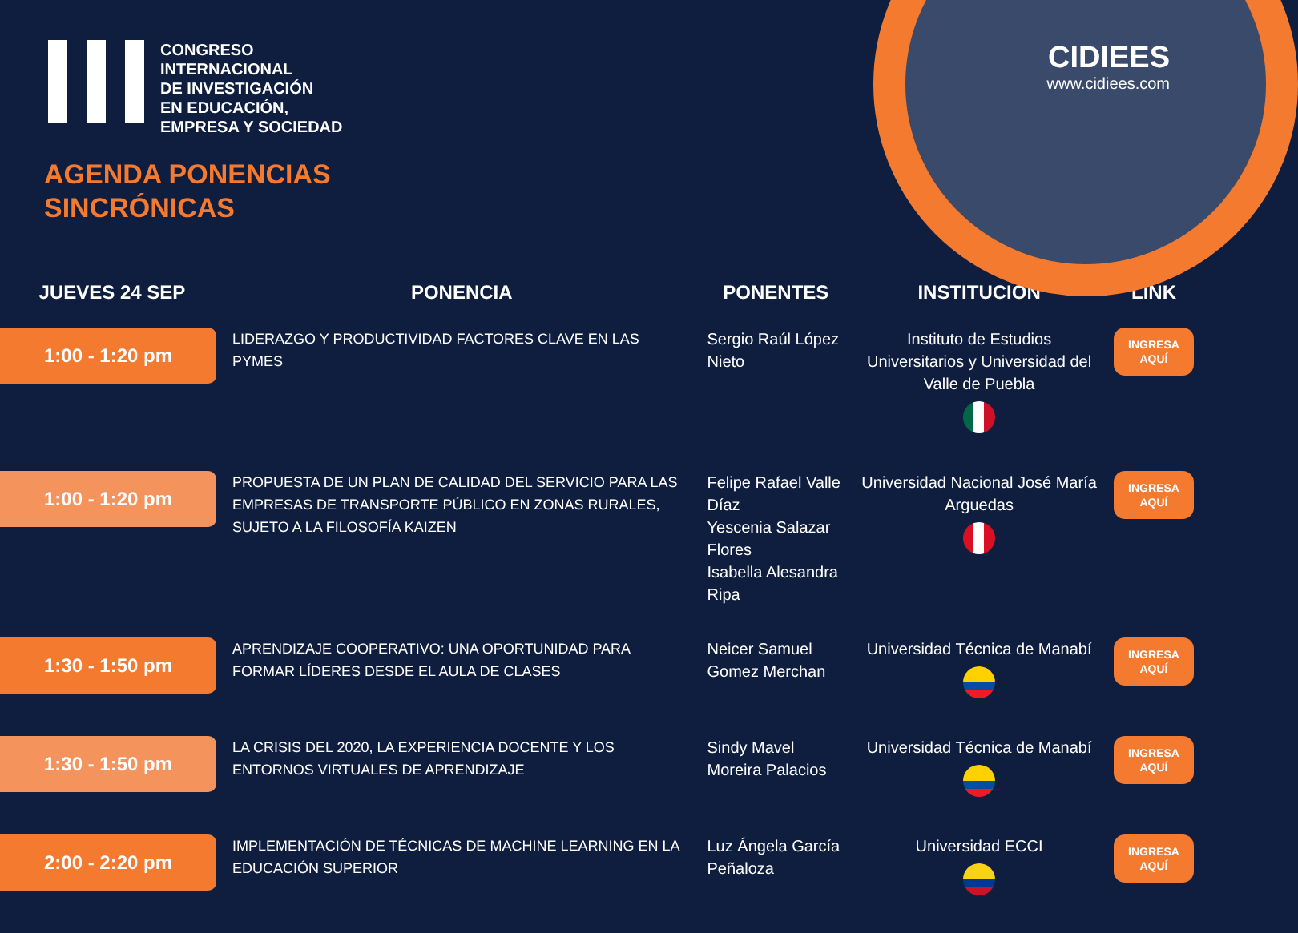CIDIEES
www.cidiees.com
CONGRESO
INTERNACIONAL
DE INVESTIGACIÓN
EN EDUCACIÓN,
EMPRESA Y SOCIEDAD
AGENDA PONENCIAS
SINCRÓNICAS
| JUEVES 24 SEP | PONENCIA | PONENTES | INSTITUCIÓN | LINK |
| --- | --- | --- | --- | --- |
| 1:00 - 1:20 pm | LIDERAZGO Y PRODUCTIVIDAD FACTORES CLAVE EN LAS PYMES | Sergio Raúl López Nieto | Instituto de Estudios Universitarios y Universidad del Valle de Puebla | INGRESA AQUÍ |
| 1:00 - 1:20 pm | PROPUESTA DE UN PLAN DE CALIDAD DEL SERVICIO PARA LAS EMPRESAS DE TRANSPORTE PÚBLICO EN ZONAS RURALES, SUJETO A LA FILOSOFÍA KAIZEN | Felipe Rafael Valle Díaz Yescenia Salazar Flores Isabella Alesandra Ripa | Universidad Nacional José María Arguedas | INGRESA AQUÍ |
| 1:30 - 1:50 pm | APRENDIZAJE COOPERATIVO: UNA OPORTUNIDAD PARA FORMAR LÍDERES DESDE EL AULA DE CLASES | Neicer Samuel Gomez Merchan | Universidad Técnica de Manabí | INGRESA AQUÍ |
| 1:30 - 1:50 pm | LA CRISIS DEL 2020, LA EXPERIENCIA DOCENTE Y LOS ENTORNOS VIRTUALES DE APRENDIZAJE | Sindy Mavel Moreira Palacios | Universidad Técnica de Manabí | INGRESA AQUÍ |
| 2:00 - 2:20 pm | IMPLEMENTACIÓN DE TÉCNICAS DE MACHINE LEARNING EN LA EDUCACIÓN SUPERIOR | Luz Ángela García Peñaloza | Universidad ECCI | INGRESA AQUÍ |